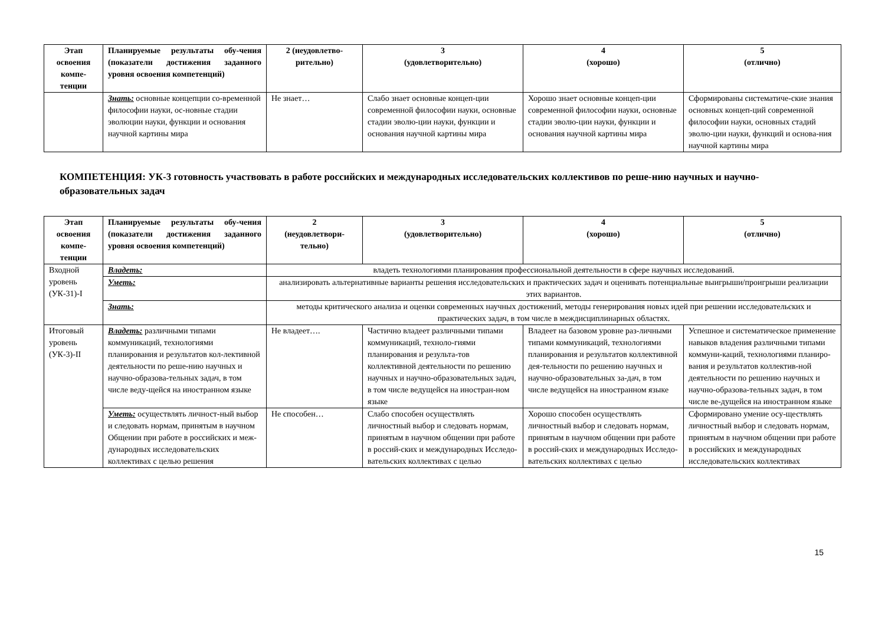| Этап освоения компе-тенции | Планируемые результаты обу-чения (показатели достижения заданного уровня освоения компетенций) | 2 (неудовлетво-рительно) | 3 (удовлетворительно) | 4 (хорошо) | 5 (отлично) |
| --- | --- | --- | --- | --- | --- |
| | Знать: основные концепции со-временной философии науки, ос-новные стадии эволюции науки, функции и основания научной картины мира | Не знает… | Слабо знает основные концеп-ции современной философии науки, основные стадии эволю-ции науки, функции и основания научной картины мира | Хорошо знает основные концеп-ции современной философии науки, основные стадии эволю-ции науки, функции и основания научной картины мира | Сформированы систематиче-ские знания основных концеп-ций современной философии науки, основных стадий эволю-ции науки, функций и основа-ния научной картины мира |
КОМПЕТЕНЦИЯ: УК-3 готовность участвовать в работе российских и международных исследовательских коллективов по реше-нию научных и научно-образовательных задач
| Этап освоения компе-тенции | Планируемые результаты обу-чения (показатели достижения заданного уровня освоения компетенций) | 2 (неудовлетвори-тельно) | 3 (удовлетворительно) | 4 (хорошо) | 5 (отлично) |
| --- | --- | --- | --- | --- | --- |
| Входной уровень (УК-31)-I | Владеть: | владеть технологиями планирования профессиональной деятельности в сфере научных исследований. | | | |
| | Уметь: | анализировать альтернативные варианты решения исследовательских и практических задач и оценивать потенциальные выигрыши/проигрыши реализации этих вариантов. | | | |
| | Знать: | методы критического анализа и оценки современных научных достижений, методы генерирования новых идей при решении исследовательских и практических задач, в том числе в междисциплинарных областях. | | | |
| Итоговый уровень (УК-3)-II | Владеть: различными типами коммуникаций, технологиями планирования и результатов кол-лективной деятельности по реше-нию научных и научно-образова-тельных задач, в том числе веду-щейся на иностранном языке | Не владеет…. | Частично владеет различными типами коммуникаций, техноло-гиями планирования и результа-тов коллективной деятельности по решению научных и научно-образовательных задач, в том числе ведущейся на иностран-ном языке | Владеет на базовом уровне раз-личными типами коммуникаций, технологиями планирования и результатов коллективной дея-тельности по решению научных и научно-образовательных за-дач, в том числе ведущейся на иностранном языке | Успешное и систематическое применение навыков владения различными типами коммуни-каций, технологиями планиро-вания и результатов коллектив-ной деятельности по решению научных и научно-образова-тельных задач, в том числе ве-дущейся на иностранном языке |
| | Уметь: осуществлять личност-ный выбор и следовать нормам, принятым в научном Общении при работе в российских и меж-дународных исследовательских коллективах с целью решения | Не способен… | Слабо способен осуществлять личностный выбор и следовать нормам, принятым в научном общении при работе в россий-ских и международных Исследо-вательских коллективах с целью | Хорошо способен осуществлять личностный выбор и следовать нормам, принятым в научном общении при работе в россий-ских и международных Исследо-вательских коллективах с целью | Сформировано умение осу-ществлять личностный выбор и следовать нормам, принятым в научном общении при работе в российских и международных исследовательских коллективах |
15